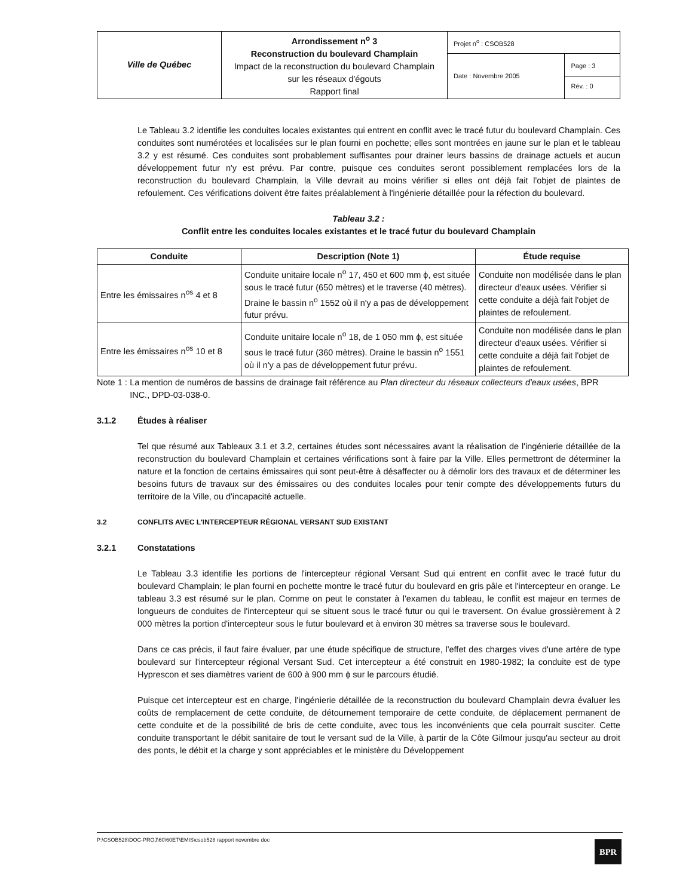| Ville de Québec | Arrondissement n<sup>o</sup> 3 Reconstruction du boulevard Champlain Impact de la reconstruction du boulevard Champlain sur les réseaux d'égouts Rapport final | Projet n<sup>o</sup> : CSOB528 | |
| | | Date : Novembre 2005 | Page : 3 Rév. : 0 |
Le Tableau 3.2 identifie les conduites locales existantes qui entrent en conflit avec le tracé futur du boulevard Champlain. Ces conduites sont numérotées et localisées sur le plan fourni en pochette; elles sont montrées en jaune sur le plan et le tableau 3.2 y est résumé. Ces conduites sont probablement suffisantes pour drainer leurs bassins de drainage actuels et aucun développement futur n'y est prévu. Par contre, puisque ces conduites seront possiblement remplacées lors de la reconstruction du boulevard Champlain, la Ville devrait au moins vérifier si elles ont déjà fait l'objet de plaintes de refoulement. Ces vérifications doivent être faites préalablement à l'ingénierie détaillée pour la réfection du boulevard.
Tableau 3.2 :
Conflit entre les conduites locales existantes et le tracé futur du boulevard Champlain
| Conduite | Description (Note 1) | Étude requise |
| --- | --- | --- |
| Entre les émissaires n<sup>os</sup> 4 et 8 | Conduite unitaire locale n<sup>o</sup> 17, 450 et 600 mm ϕ, est située sous le tracé futur (650 mètres) et le traverse (40 mètres). Draine le bassin n<sup>o</sup> 1552 où il n'y a pas de développement futur prévu. | Conduite non modélisée dans le plan directeur d'eaux usées. Vérifier si cette conduite a déjà fait l'objet de plaintes de refoulement. |
| Entre les émissaires n<sup>os</sup> 10 et 8 | Conduite unitaire locale n<sup>o</sup> 18, de 1 050 mm ϕ, est située sous le tracé futur (360 mètres). Draine le bassin n<sup>o</sup> 1551 où il n'y a pas de développement futur prévu. | Conduite non modélisée dans le plan directeur d'eaux usées. Vérifier si cette conduite a déjà fait l'objet de plaintes de refoulement. |
Note 1 :
La mention de numéros de bassins de drainage fait référence au Plan directeur du réseaux collecteurs d'eaux usées, BPR INC., DPD-03-038-0.
3.1.2 Études à réaliser
Tel que résumé aux Tableaux 3.1 et 3.2, certaines études sont nécessaires avant la réalisation de l'ingénierie détaillée de la reconstruction du boulevard Champlain et certaines vérifications sont à faire par la Ville. Elles permettront de déterminer la nature et la fonction de certains émissaires qui sont peut-être à désaffecter ou à démolir lors des travaux et de déterminer les besoins futurs de travaux sur des émissaires ou des conduites locales pour tenir compte des développements futurs du territoire de la Ville, ou d'incapacité actuelle.
3.2 CONFLITS AVEC L'INTERCEPTEUR RÉGIONAL VERSANT SUD EXISTANT
3.2.1 Constatations
Le Tableau 3.3 identifie les portions de l'intercepteur régional Versant Sud qui entrent en conflit avec le tracé futur du boulevard Champlain; le plan fourni en pochette montre le tracé futur du boulevard en gris pâle et l'intercepteur en orange. Le tableau 3.3 est résumé sur le plan. Comme on peut le constater à l'examen du tableau, le conflit est majeur en termes de longueurs de conduites de l'intercepteur qui se situent sous le tracé futur ou qui le traversent. On évalue grossièrement à 2 000 mètres la portion d'intercepteur sous le futur boulevard et à environ 30 mètres sa traverse sous le boulevard.
Dans ce cas précis, il faut faire évaluer, par une étude spécifique de structure, l'effet des charges vives d'une artère de type boulevard sur l'intercepteur régional Versant Sud. Cet intercepteur a été construit en 1980-1982; la conduite est de type Hyprescon et ses diamètres varient de 600 à 900 mm ϕ sur le parcours étudié.
Puisque cet intercepteur est en charge, l'ingénierie détaillée de la reconstruction du boulevard Champlain devra évaluer les coûts de remplacement de cette conduite, de détournement temporaire de cette conduite, de déplacement permanent de cette conduite et de la possibilité de bris de cette conduite, avec tous les inconvénients que cela pourrait susciter. Cette conduite transportant le débit sanitaire de tout le versant sud de la Ville, à partir de la Côte Gilmour jusqu'au secteur au droit des ponts, le débit et la charge y sont appréciables et le ministère du Développement
P:\CSOB528\DOC-PROJ\60\60ET\EMIS\csob528 rapport novembre doc
BPR